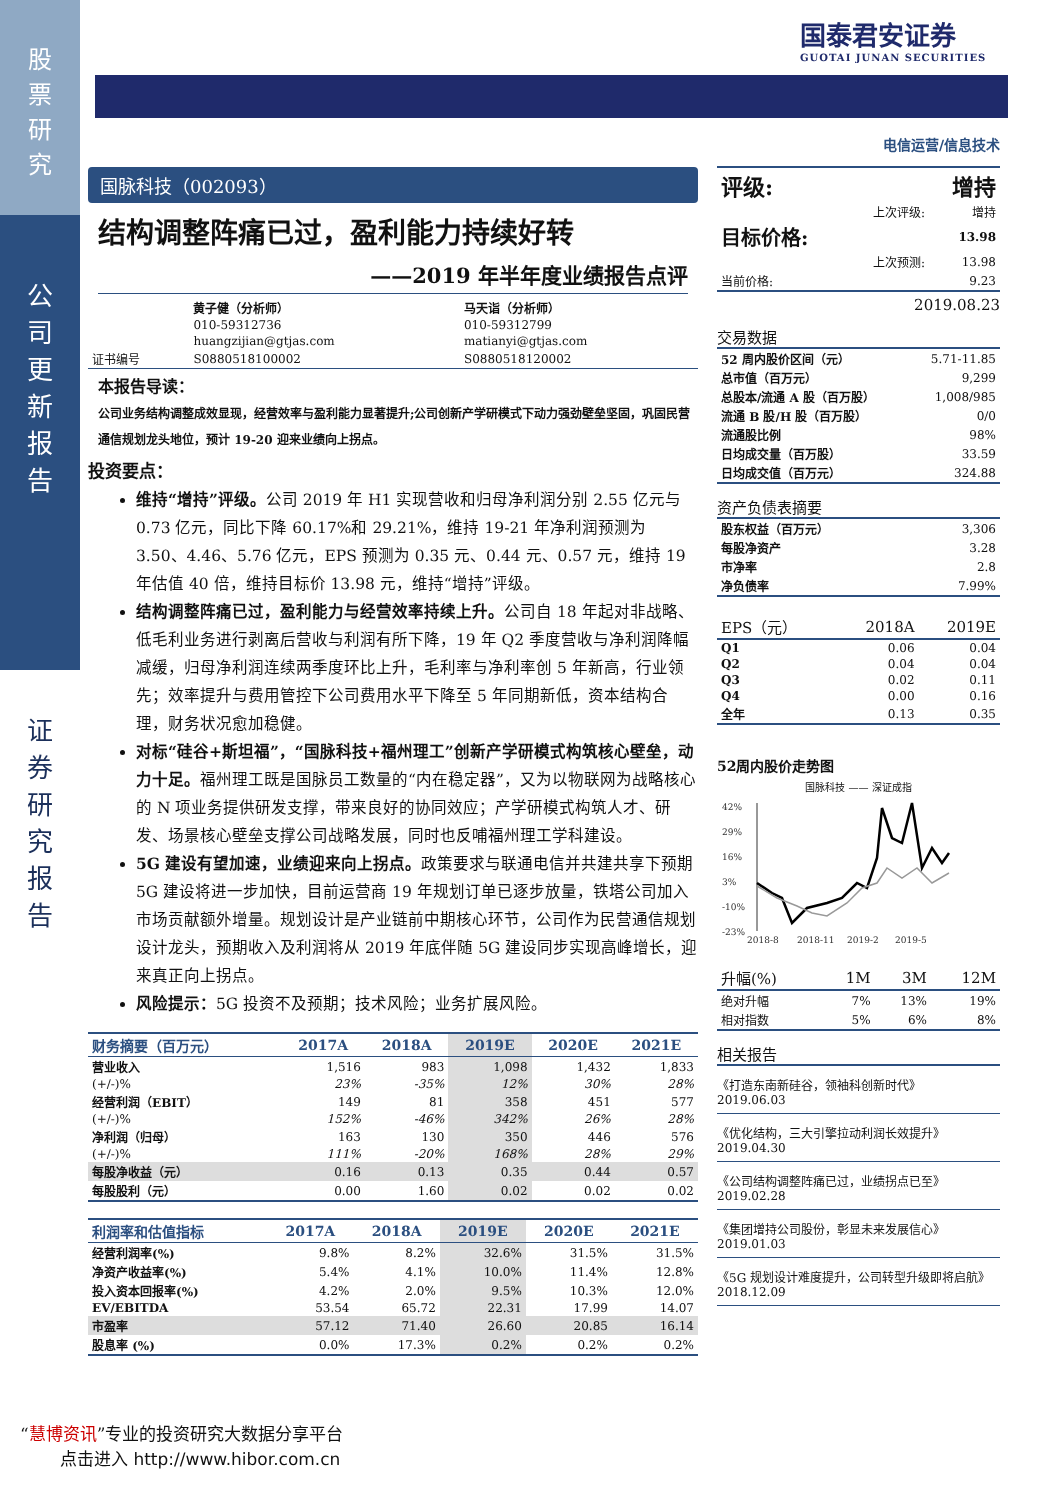股
票
研
究
公
司
更
新
报
告
证
券
研
究
报
告
国泰君安证券
GUOTAI JUNAN SECURITIES
国脉科技（002093）
结构调整阵痛已过，盈利能力持续好转
——2019 年半年度业绩报告点评
| | 黄子健（分析师） | 马天诣（分析师） |
| | 010-59312736 | 010-59312799 |
| | huangzijian@gtjas.com | matianyi@gtjas.com |
| 证书编号 | S0880518100002 | S0880518120002 |
本报告导读：
公司业务结构调整成效显现，经营效率与盈利能力显著提升;公司创新产学研模式下动力强劲壁垒坚固，巩固民营通信规划龙头地位，预计 19-20 迎来业绩向上拐点。
投资要点：
维持“增持”评级。公司 2019 年 H1 实现营收和归母净利润分别 2.55 亿元与 0.73 亿元，同比下降 60.17%和 29.21%，维持 19-21 年净利润预测为 3.50、4.46、5.76 亿元，EPS 预测为 0.35 元、0.44 元、0.57 元，维持 19 年估值 40 倍，维持目标价 13.98 元，维持“增持”评级。
结构调整阵痛已过，盈利能力与经营效率持续上升。公司自 18 年起对非战略、低毛利业务进行剥离后营收与利润有所下降，19 年 Q2 季度营收与净利润降幅减缓，归母净利润连续两季度环比上升，毛利率与净利率创 5 年新高，行业领先；效率提升与费用管控下公司费用水平下降至 5 年同期新低，资本结构合理，财务状况愈加稳健。
对标“硅谷+斯坦福”，“国脉科技+福州理工”创新产学研模式构筑核心壁垒，动力十足。福州理工既是国脉员工数量的“内在稳定器”，又为以物联网为战略核心的 N 项业务提供研发支撑，带来良好的协同效应；产学研模式构筑人才、研发、场景核心壁垒支撑公司战略发展，同时也反哺福州理工学科建设。
5G 建设有望加速，业绩迎来向上拐点。政策要求与联通电信并共建共享下预期 5G 建设将进一步加快，目前运营商 19 年规划订单已逐步放量，铁塔公司加入市场贡献额外增量。规划设计是产业链前中期核心环节，公司作为民营通信规划设计龙头，预期收入及利润将从 2019 年底伴随 5G 建设同步实现高峰增长，迎来真正向上拐点。
风险提示：5G 投资不及预期；技术风险；业务扩展风险。
| 财务摘要（百万元） | 2017A | 2018A | 2019E | 2020E | 2021E |
| --- | --- | --- | --- | --- | --- |
| 营业收入 | 1,516 | 983 | 1,098 | 1,432 | 1,833 |
| (+/-)% | 23% | -35% | 12% | 30% | 28% |
| 经营利润（EBIT） | 149 | 81 | 358 | 451 | 577 |
| (+/-)% | 152% | -46% | 342% | 26% | 28% |
| 净利润（归母） | 163 | 130 | 350 | 446 | 576 |
| (+/-)% | 111% | -20% | 168% | 28% | 29% |
| 每股净收益（元） | 0.16 | 0.13 | 0.35 | 0.44 | 0.57 |
| 每股股利（元） | 0.00 | 1.60 | 0.02 | 0.02 | 0.02 |
| 利润率和估值指标 | 2017A | 2018A | 2019E | 2020E | 2021E |
| --- | --- | --- | --- | --- | --- |
| 经营利润率(%) | 9.8% | 8.2% | 32.6% | 31.5% | 31.5% |
| 净资产收益率(%) | 5.4% | 4.1% | 10.0% | 11.4% | 12.8% |
| 投入资本回报率(%) | 4.2% | 2.0% | 9.5% | 10.3% | 12.0% |
| EV/EBITDA | 53.54 | 65.72 | 22.31 | 17.99 | 14.07 |
| 市盈率 | 57.12 | 71.40 | 26.60 | 20.85 | 16.14 |
| 股息率 (%) | 0.0% | 17.3% | 0.2% | 0.2% | 0.2% |
电信运营/信息技术
| 评级: | | 增持 |
| | 上次评级: | 增持 |
| 目标价格: | | 13.98 |
| | 上次预测: | 13.98 |
| 当前价格: | | 9.23 |
2019.08.23
交易数据
| 52 周内股价区间（元） | 5.71-11.85 |
| 总市值（百万元） | 9,299 |
| 总股本/流通 A 股（百万股） | 1,008/985 |
| 流通 B 股/H 股（百万股） | 0/0 |
| 流通股比例 | 98% |
| 日均成交量（百万股） | 33.59 |
| 日均成交值（百万元） | 324.88 |
资产负债表摘要
| 股东权益（百万元） | 3,306 |
| 每股净资产 | 3.28 |
| 市净率 | 2.8 |
| 净负债率 | 7.99% |
| EPS（元） | 2018A | 2019E |
| Q1 | 0.06 | 0.04 |
| Q2 | 0.04 | 0.04 |
| Q3 | 0.02 | 0.11 |
| Q4 | 0.00 | 0.16 |
| 全年 | 0.13 | 0.35 |
52周内股价走势图
国脉科技 —— 深证成指
42%
29%
16%
3%
-10%
-23%
2018-8
2018-11
2019-2
2019-5
| 升幅(%) | 1M | 3M | 12M |
| 绝对升幅 | 7% | 13% | 19% |
| 相对指数 | 5% | 6% | 8% |
相关报告
《打造东南新硅谷，领袖科创新时代》
2019.06.03
《优化结构，三大引擎拉动利润长效提升》
2019.04.30
《公司结构调整阵痛已过，业绩拐点已至》
2019.02.28
《集团增持公司股份，彰显未来发展信心》
2019.01.03
《5G 规划设计难度提升，公司转型升级即将启航》2018.12.09
“慧博资讯”专业的投资研究大数据分享平台
点击进入 http://www.hibor.com.cn